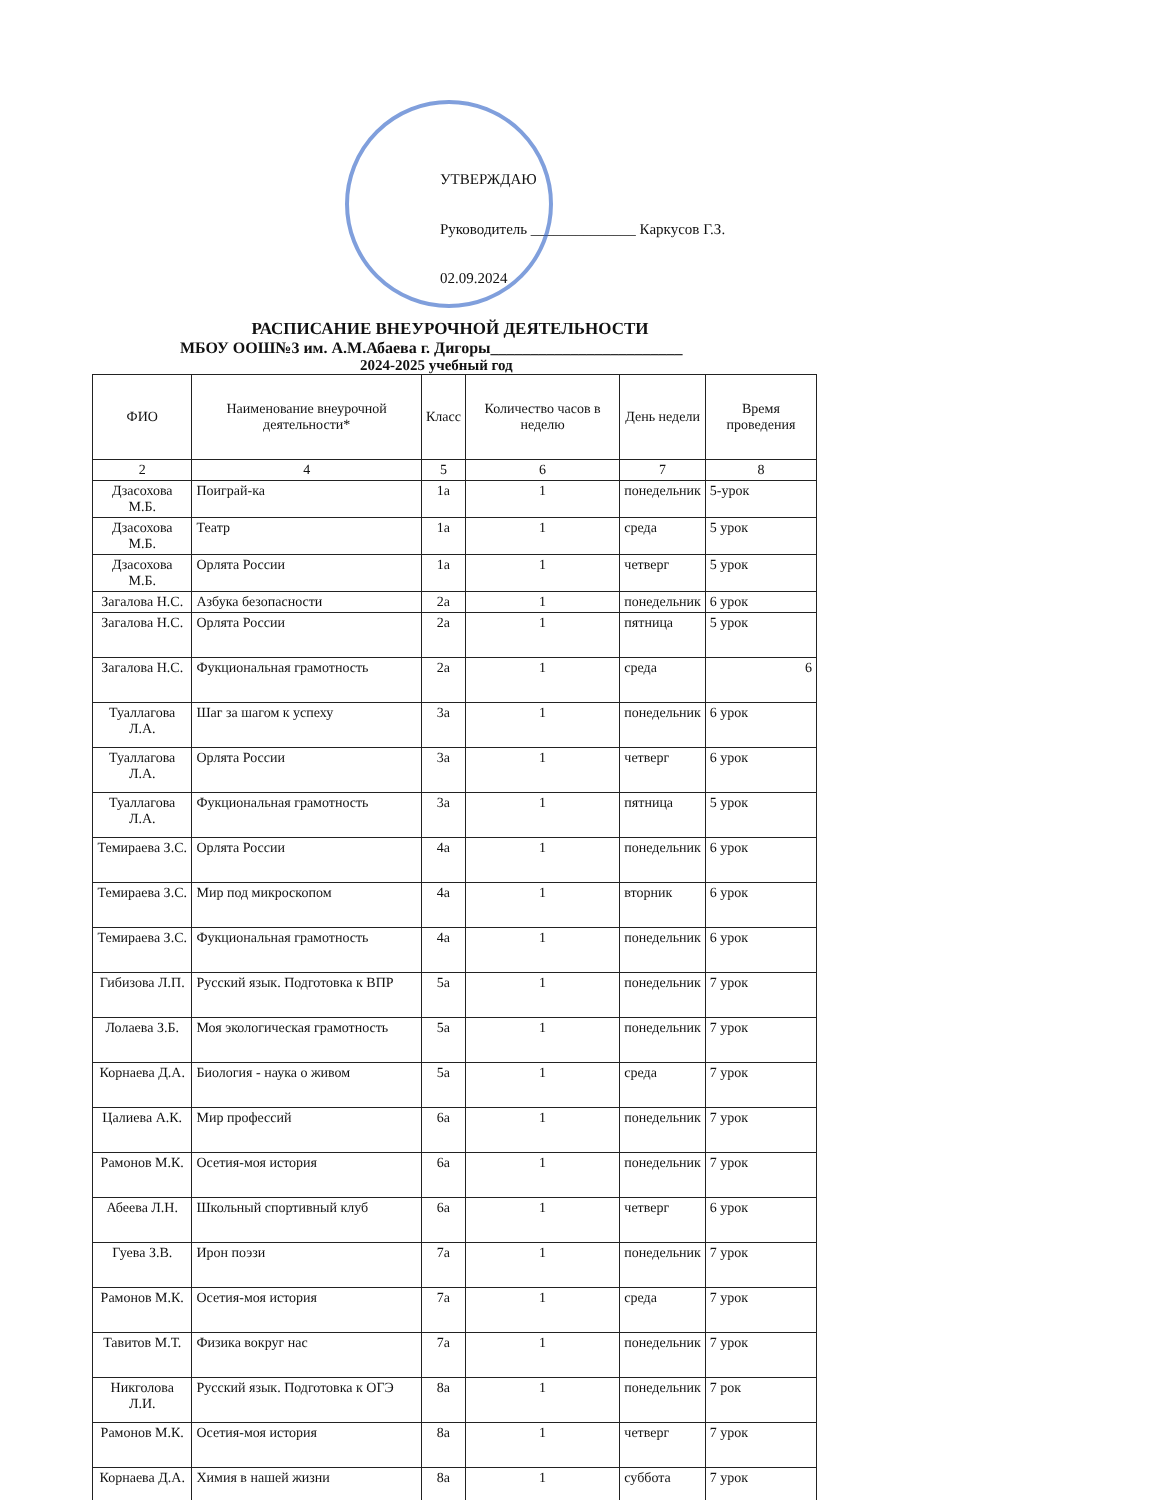УТВЕРЖДАЮ
Руководитель ______________ Каркусов Г.З.
02.09.2024
РАСПИСАНИЕ ВНЕУРОЧНОЙ ДЕЯТЕЛЬНОСТИ
МБОУ ООШ№3 им. А.М.Абаева г. Дигоры________________________
2024-2025 учебный год
| ФИО | Наименование внеурочной деятельности* | Класс | Количество часов в неделю | День недели | Время проведения |
| --- | --- | --- | --- | --- | --- |
| 2 | 4 | 5 | 6 | 7 | 8 |
| Дзасохова М.Б. | Поиграй-ка | 1а | 1 | понедельник | 5-урок |
| Дзасохова М.Б. | Театр | 1а | 1 | среда | 5 урок |
| Дзасохова М.Б. | Орлята России | 1а | 1 | четверг | 5 урок |
| Загалова Н.С. | Азбука безопасности | 2а | 1 | понедельник | 6 урок |
| Загалова Н.С. | Орлята России | 2а | 1 | пятница | 5 урок |
| Загалова Н.С. | Фукциональная грамотность | 2а | 1 | среда | 6 |
| Туаллагова Л.А. | Шаг за шагом к успеху | 3а | 1 | понедельник | 6 урок |
| Туаллагова Л.А. | Орлята России | 3а | 1 | четверг | 6 урок |
| Туаллагова Л.А. | Фукциональная грамотность | 3а | 1 | пятница | 5 урок |
| Темираева З.С. | Орлята России | 4а | 1 | понедельник | 6 урок |
| Темираева З.С. | Мир под микроскопом | 4а | 1 | вторник | 6 урок |
| Темираева З.С. | Фукциональная грамотность | 4а | 1 | понедельник | 6 урок |
| Гибизова Л.П. | Русский язык. Подготовка к ВПР | 5а | 1 | понедельник | 7 урок |
| Лолаева З.Б. | Моя экологическая грамотность | 5а | 1 | понедельник | 7 урок |
| Корнаева Д.А. | Биология - наука о живом | 5а | 1 | среда | 7 урок |
| Цалиева А.К. | Мир профессий | 6а | 1 | понедельник | 7 урок |
| Рамонов М.К. | Осетия-моя история | 6а | 1 | понедельник | 7 урок |
| Абеева Л.Н. | Школьный спортивный клуб | 6а | 1 | четверг | 6 урок |
| Гуева З.В. | Ирон поэзи | 7а | 1 | понедельник | 7 урок |
| Рамонов М.К. | Осетия-моя история | 7а | 1 | среда | 7 урок |
| Тавитов М.Т. | Физика вокруг нас | 7а | 1 | понедельник | 7 урок |
| Никголова Л.И. | Русский язык. Подготовка к ОГЭ | 8а | 1 | понедельник | 7 рок |
| Рамонов М.К. | Осетия-моя история | 8а | 1 | четверг | 7 урок |
| Корнаева Д.А. | Химия в нашей жизни | 8а | 1 | суббота | 7 урок |